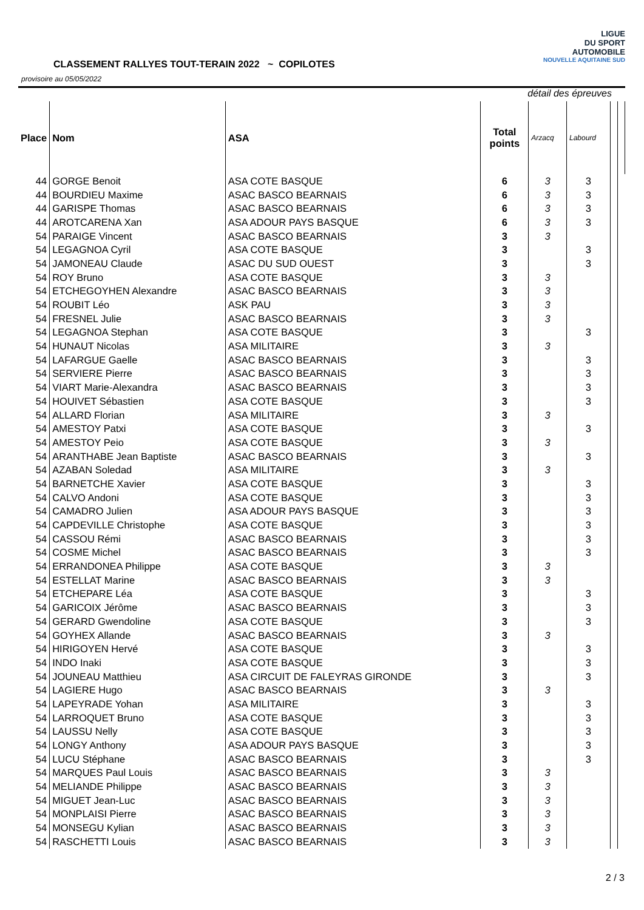CLASSEMENT RALLYES TOUT-TERAIN 2022 ~ COPILOTES
provisoire au 05/05/2022
LIGUE
DU SPORT
AUTOMOBILE
NOUVELLE AQUITAINE SUD
détail des épreuves
| Place | Nom | ASA | Total points | Arzacq | Labourd | | |
| --- | --- | --- | --- | --- | --- | --- | --- |
| 44 | GORGE Benoit | ASA COTE BASQUE | 6 | 3 | 3 | | |
| 44 | BOURDIEU Maxime | ASAC BASCO BEARNAIS | 6 | 3 | 3 | | |
| 44 | GARISPE Thomas | ASAC BASCO BEARNAIS | 6 | 3 | 3 | | |
| 44 | AROTCARENA Xan | ASA ADOUR PAYS BASQUE | 6 | 3 | 3 | | |
| 54 | PARAIGE Vincent | ASAC BASCO BEARNAIS | 3 | 3 | | | |
| 54 | LEGAGNOA Cyril | ASA COTE BASQUE | 3 | | 3 | | |
| 54 | JAMONEAU Claude | ASAC DU SUD OUEST | 3 | | 3 | | |
| 54 | ROY Bruno | ASA COTE BASQUE | 3 | 3 | | | |
| 54 | ETCHEGOYHEN Alexandre | ASAC BASCO BEARNAIS | 3 | 3 | | | |
| 54 | ROUBIT Léo | ASK PAU | 3 | 3 | | | |
| 54 | FRESNEL Julie | ASAC BASCO BEARNAIS | 3 | 3 | | | |
| 54 | LEGAGNOA Stephan | ASA COTE BASQUE | 3 | | 3 | | |
| 54 | HUNAUT Nicolas | ASA MILITAIRE | 3 | 3 | | | |
| 54 | LAFARGUE Gaelle | ASAC BASCO BEARNAIS | 3 | | 3 | | |
| 54 | SERVIERE Pierre | ASAC BASCO BEARNAIS | 3 | | 3 | | |
| 54 | VIART Marie-Alexandra | ASAC BASCO BEARNAIS | 3 | | 3 | | |
| 54 | HOUIVET Sébastien | ASA COTE BASQUE | 3 | | 3 | | |
| 54 | ALLARD Florian | ASA MILITAIRE | 3 | 3 | | | |
| 54 | AMESTOY Patxi | ASA COTE BASQUE | 3 | | 3 | | |
| 54 | AMESTOY Peio | ASA COTE BASQUE | 3 | 3 | | | |
| 54 | ARANTHABE Jean Baptiste | ASAC BASCO BEARNAIS | 3 | | 3 | | |
| 54 | AZABAN Soledad | ASA MILITAIRE | 3 | 3 | | | |
| 54 | BARNETCHE Xavier | ASA COTE BASQUE | 3 | | 3 | | |
| 54 | CALVO Andoni | ASA COTE BASQUE | 3 | | 3 | | |
| 54 | CAMADRO Julien | ASA ADOUR PAYS BASQUE | 3 | | 3 | | |
| 54 | CAPDEVILLE Christophe | ASA COTE BASQUE | 3 | | 3 | | |
| 54 | CASSOU Rémi | ASAC BASCO BEARNAIS | 3 | | 3 | | |
| 54 | COSME Michel | ASAC BASCO BEARNAIS | 3 | | 3 | | |
| 54 | ERRANDONEA Philippe | ASA COTE BASQUE | 3 | 3 | | | |
| 54 | ESTELLAT Marine | ASAC BASCO BEARNAIS | 3 | 3 | | | |
| 54 | ETCHEPARE Léa | ASA COTE BASQUE | 3 | | 3 | | |
| 54 | GARICOIX Jérôme | ASAC BASCO BEARNAIS | 3 | | 3 | | |
| 54 | GERARD Gwendoline | ASA COTE BASQUE | 3 | | 3 | | |
| 54 | GOYHEX Allande | ASAC BASCO BEARNAIS | 3 | 3 | | | |
| 54 | HIRIGOYEN Hervé | ASA COTE BASQUE | 3 | | 3 | | |
| 54 | INDO Inaki | ASA COTE BASQUE | 3 | | 3 | | |
| 54 | JOUNEAU Matthieu | ASA CIRCUIT DE FALEYRAS GIRONDE | 3 | | 3 | | |
| 54 | LAGIERE Hugo | ASAC BASCO BEARNAIS | 3 | 3 | | | |
| 54 | LAPEYRADE Yohan | ASA MILITAIRE | 3 | | 3 | | |
| 54 | LARROQUET Bruno | ASA COTE BASQUE | 3 | | 3 | | |
| 54 | LAUSSU Nelly | ASA COTE BASQUE | 3 | | 3 | | |
| 54 | LONGY Anthony | ASA ADOUR PAYS BASQUE | 3 | | 3 | | |
| 54 | LUCU Stéphane | ASAC BASCO BEARNAIS | 3 | | 3 | | |
| 54 | MARQUES Paul Louis | ASAC BASCO BEARNAIS | 3 | 3 | | | |
| 54 | MELIANDE Philippe | ASAC BASCO BEARNAIS | 3 | 3 | | | |
| 54 | MIGUET Jean-Luc | ASAC BASCO BEARNAIS | 3 | 3 | | | |
| 54 | MONPLAISI Pierre | ASAC BASCO BEARNAIS | 3 | 3 | | | |
| 54 | MONSEGU Kylian | ASAC BASCO BEARNAIS | 3 | 3 | | | |
| 54 | RASCHETTI Louis | ASAC BASCO BEARNAIS | 3 | 3 | | | |
2 / 3